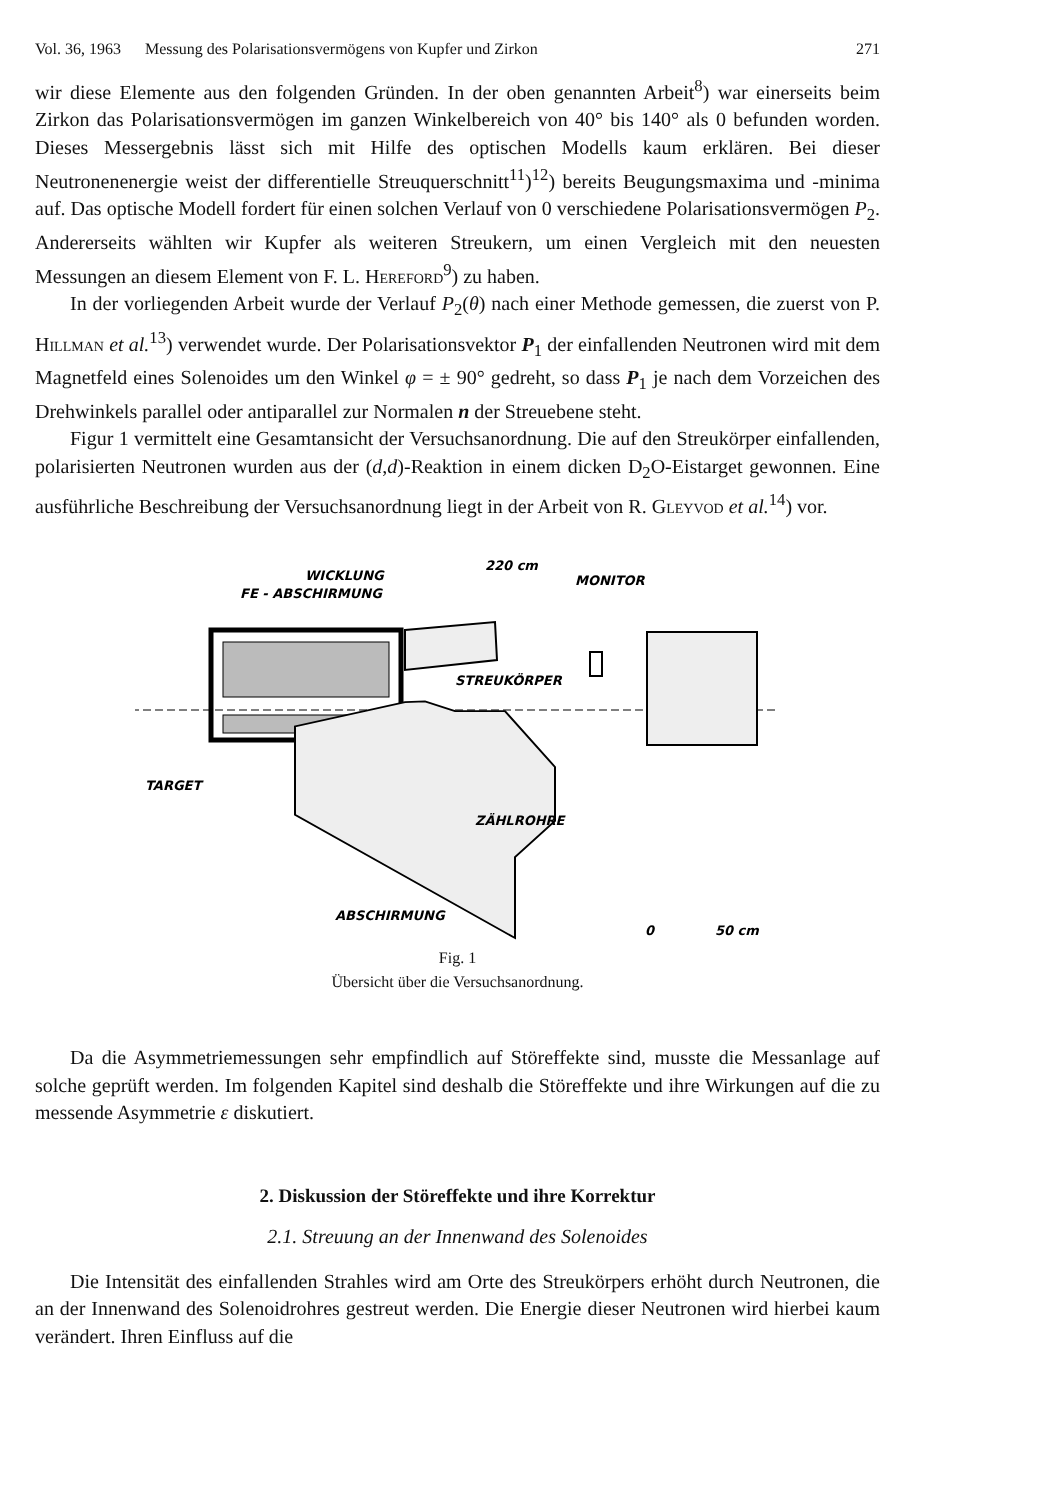Vol. 36, 1963 Messung des Polarisationsvermögens von Kupfer und Zirkon 271
wir diese Elemente aus den folgenden Gründen. In der oben genannten Arbeit<sup>8</sup>) war einerseits beim Zirkon das Polarisationsvermögen im ganzen Winkelbereich von 40° bis 140° als 0 befunden worden. Dieses Messergebnis lässt sich mit Hilfe des optischen Modells kaum erklären. Bei dieser Neutronenenergie weist der differentielle Streuquerschnitt<sup>11</sup>)<sup>12</sup>) bereits Beugungsmaxima und -minima auf. Das optische Modell fordert für einen solchen Verlauf von 0 verschiedene Polarisationsvermögen P<sub>2</sub>. Andererseits wählten wir Kupfer als weiteren Streukern, um einen Vergleich mit den neuesten Messungen an diesem Element von F. L. Hereford<sup>9</sup>) zu haben.
In der vorliegenden Arbeit wurde der Verlauf P<sub>2</sub>(θ) nach einer Methode gemessen, die zuerst von P. Hillman et al.<sup>13</sup>) verwendet wurde. Der Polarisationsvektor P<sub>1</sub> der einfallenden Neutronen wird mit dem Magnetfeld eines Solenoides um den Winkel φ = ± 90° gedreht, so dass P<sub>1</sub> je nach dem Vorzeichen des Drehwinkels parallel oder antiparallel zur Normalen n der Streuebene steht.
Figur 1 vermittelt eine Gesamtansicht der Versuchsanordnung. Die auf den Streukörper einfallenden, polarisierten Neutronen wurden aus der (d,d)-Reaktion in einem dicken D<sub>2</sub>O-Eistarget gewonnen. Eine ausführliche Beschreibung der Versuchsanordnung liegt in der Arbeit von R. Gleyvod et al.<sup>14</sup>) vor.
FE - ABSCHIRMUNG
WICKLUNG
220 cm
MONITOR
STREUKÖRPER
TARGET
ZÄHLROHRE
ABSCHIRMUNG
0
50 cm
Fig. 1
Übersicht über die Versuchsanordnung.
Da die Asymmetriemessungen sehr empfindlich auf Störeffekte sind, musste die Messanlage auf solche geprüft werden. Im folgenden Kapitel sind deshalb die Störeffekte und ihre Wirkungen auf die zu messende Asymmetrie ε diskutiert.
2. Diskussion der Störeffekte und ihre Korrektur
2.1. Streuung an der Innenwand des Solenoides
Die Intensität des einfallenden Strahles wird am Orte des Streukörpers erhöht durch Neutronen, die an der Innenwand des Solenoidrohres gestreut werden. Die Energie dieser Neutronen wird hierbei kaum verändert. Ihren Einfluss auf die